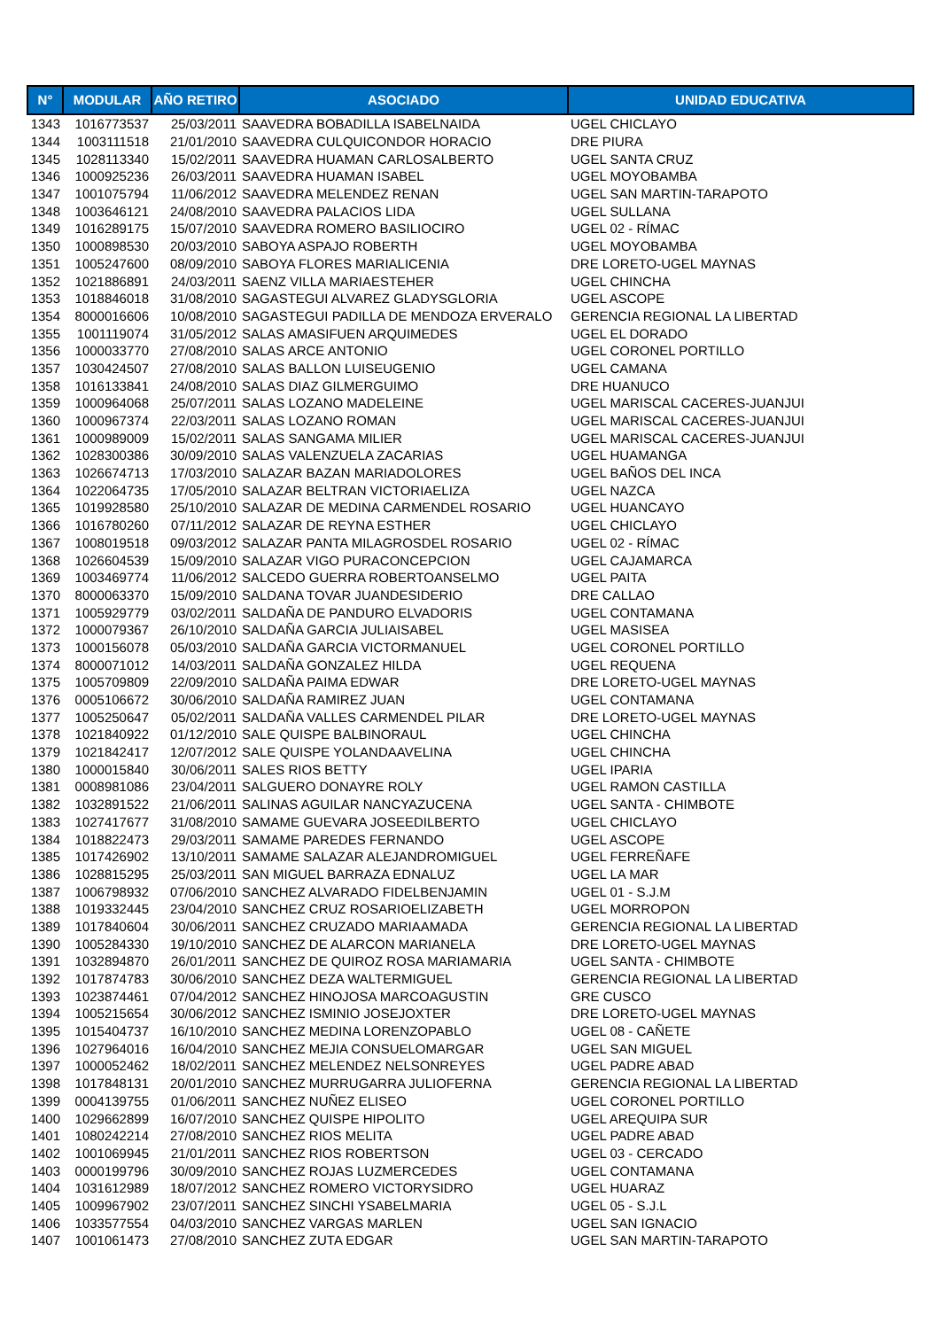| N° | MODULAR | AÑO RETIRO | ASOCIADO | UNIDAD EDUCATIVA |
| --- | --- | --- | --- | --- |
| 1343 | 1016773537 | 25/03/2011 | SAAVEDRA BOBADILLA ISABELNAIDA | UGEL CHICLAYO |
| 1344 | 1003111518 | 21/01/2010 | SAAVEDRA CULQUICONDOR HORACIO | DRE PIURA |
| 1345 | 1028113340 | 15/02/2011 | SAAVEDRA HUAMAN CARLOSALBERTO | UGEL SANTA CRUZ |
| 1346 | 1000925236 | 26/03/2011 | SAAVEDRA HUAMAN ISABEL | UGEL MOYOBAMBA |
| 1347 | 1001075794 | 11/06/2012 | SAAVEDRA MELENDEZ RENAN | UGEL SAN MARTIN-TARAPOTO |
| 1348 | 1003646121 | 24/08/2010 | SAAVEDRA PALACIOS LIDA | UGEL SULLANA |
| 1349 | 1016289175 | 15/07/2010 | SAAVEDRA ROMERO BASILIOCIRO | UGEL 02 - RÍMAC |
| 1350 | 1000898530 | 20/03/2010 | SABOYA ASPAJO ROBERTH | UGEL MOYOBAMBA |
| 1351 | 1005247600 | 08/09/2010 | SABOYA FLORES MARIALICENIA | DRE LORETO-UGEL MAYNAS |
| 1352 | 1021886891 | 24/03/2011 | SAENZ VILLA MARIAESTEHER | UGEL CHINCHA |
| 1353 | 1018846018 | 31/08/2010 | SAGASTEGUI ALVAREZ GLADYSGLORIA | UGEL ASCOPE |
| 1354 | 8000016606 | 10/08/2010 | SAGASTEGUI PADILLA DE MENDOZA ERVERALO | GERENCIA REGIONAL LA LIBERTAD |
| 1355 | 1001119074 | 31/05/2012 | SALAS AMASIFUEN ARQUIMEDES | UGEL EL DORADO |
| 1356 | 1000033770 | 27/08/2010 | SALAS ARCE ANTONIO | UGEL CORONEL PORTILLO |
| 1357 | 1030424507 | 27/08/2010 | SALAS BALLON LUISEUGENIO | UGEL CAMANA |
| 1358 | 1016133841 | 24/08/2010 | SALAS DIAZ GILMERGUIMO | DRE HUANUCO |
| 1359 | 1000964068 | 25/07/2011 | SALAS LOZANO MADELEINE | UGEL MARISCAL CACERES-JUANJUI |
| 1360 | 1000967374 | 22/03/2011 | SALAS LOZANO ROMAN | UGEL MARISCAL CACERES-JUANJUI |
| 1361 | 1000989009 | 15/02/2011 | SALAS SANGAMA MILIER | UGEL MARISCAL CACERES-JUANJUI |
| 1362 | 1028300386 | 30/09/2010 | SALAS VALENZUELA ZACARIAS | UGEL HUAMANGA |
| 1363 | 1026674713 | 17/03/2010 | SALAZAR BAZAN MARIADOLORES | UGEL BAÑOS DEL INCA |
| 1364 | 1022064735 | 17/05/2010 | SALAZAR BELTRAN VICTORIAELIZA | UGEL NAZCA |
| 1365 | 1019928580 | 25/10/2010 | SALAZAR DE MEDINA CARMENDEL ROSARIO | UGEL HUANCAYO |
| 1366 | 1016780260 | 07/11/2012 | SALAZAR DE REYNA ESTHER | UGEL CHICLAYO |
| 1367 | 1008019518 | 09/03/2012 | SALAZAR PANTA MILAGROSDEL ROSARIO | UGEL 02 - RÍMAC |
| 1368 | 1026604539 | 15/09/2010 | SALAZAR VIGO PURACONCEPCION | UGEL CAJAMARCA |
| 1369 | 1003469774 | 11/06/2012 | SALCEDO GUERRA ROBERTOANSELMO | UGEL PAITA |
| 1370 | 8000063370 | 15/09/2010 | SALDANA TOVAR JUANDESIDERIO | DRE CALLAO |
| 1371 | 1005929779 | 03/02/2011 | SALDAÑA DE PANDURO ELVADORIS | UGEL CONTAMANA |
| 1372 | 1000079367 | 26/10/2010 | SALDAÑA GARCIA JULIAISABEL | UGEL MASISEA |
| 1373 | 1000156078 | 05/03/2010 | SALDAÑA GARCIA VICTORMANUEL | UGEL CORONEL PORTILLO |
| 1374 | 8000071012 | 14/03/2011 | SALDAÑA GONZALEZ HILDA | UGEL REQUENA |
| 1375 | 1005709809 | 22/09/2010 | SALDAÑA PAIMA EDWAR | DRE LORETO-UGEL MAYNAS |
| 1376 | 0005106672 | 30/06/2010 | SALDAÑA RAMIREZ JUAN | UGEL CONTAMANA |
| 1377 | 1005250647 | 05/02/2011 | SALDAÑA VALLES CARMENDEL PILAR | DRE LORETO-UGEL MAYNAS |
| 1378 | 1021840922 | 01/12/2010 | SALE QUISPE BALBINORAUL | UGEL CHINCHA |
| 1379 | 1021842417 | 12/07/2012 | SALE QUISPE YOLANDAAVELINA | UGEL CHINCHA |
| 1380 | 1000015840 | 30/06/2011 | SALES RIOS BETTY | UGEL IPARIA |
| 1381 | 0008981086 | 23/04/2011 | SALGUERO DONAYRE ROLY | UGEL RAMON CASTILLA |
| 1382 | 1032891522 | 21/06/2011 | SALINAS AGUILAR NANCYAZUCENA | UGEL SANTA - CHIMBOTE |
| 1383 | 1027417677 | 31/08/2010 | SAMAME GUEVARA JOSEEDILBERTO | UGEL CHICLAYO |
| 1384 | 1018822473 | 29/03/2011 | SAMAME PAREDES FERNANDO | UGEL ASCOPE |
| 1385 | 1017426902 | 13/10/2011 | SAMAME SALAZAR ALEJANDROMIGUEL | UGEL FERREÑAFE |
| 1386 | 1028815295 | 25/03/2011 | SAN MIGUEL BARRAZA EDNALUZ | UGEL LA MAR |
| 1387 | 1006798932 | 07/06/2010 | SANCHEZ ALVARADO FIDELBENJAMIN | UGEL 01 - S.J.M |
| 1388 | 1019332445 | 23/04/2010 | SANCHEZ CRUZ ROSARIOELIZABETH | UGEL MORROPON |
| 1389 | 1017840604 | 30/06/2011 | SANCHEZ CRUZADO MARIAAMADA | GERENCIA REGIONAL LA LIBERTAD |
| 1390 | 1005284330 | 19/10/2010 | SANCHEZ DE ALARCON MARIANELA | DRE LORETO-UGEL MAYNAS |
| 1391 | 1032894870 | 26/01/2011 | SANCHEZ DE QUIROZ ROSA MARIAMARIA | UGEL SANTA - CHIMBOTE |
| 1392 | 1017874783 | 30/06/2010 | SANCHEZ DEZA WALTERMIGUEL | GERENCIA REGIONAL LA LIBERTAD |
| 1393 | 1023874461 | 07/04/2012 | SANCHEZ HINOJOSA MARCOAGUSTIN | GRE CUSCO |
| 1394 | 1005215654 | 30/06/2012 | SANCHEZ ISMINIO JOSEJOXTER | DRE LORETO-UGEL MAYNAS |
| 1395 | 1015404737 | 16/10/2010 | SANCHEZ MEDINA LORENZOPABLO | UGEL 08 - CAÑETE |
| 1396 | 1027964016 | 16/04/2010 | SANCHEZ MEJIA CONSUELOMARGAR | UGEL SAN MIGUEL |
| 1397 | 1000052462 | 18/02/2011 | SANCHEZ MELENDEZ NELSONREYES | UGEL PADRE ABAD |
| 1398 | 1017848131 | 20/01/2010 | SANCHEZ MURRUGARRA JULIOFERNA | GERENCIA REGIONAL LA LIBERTAD |
| 1399 | 0004139755 | 01/06/2011 | SANCHEZ NUÑEZ ELISEO | UGEL CORONEL PORTILLO |
| 1400 | 1029662899 | 16/07/2010 | SANCHEZ QUISPE HIPOLITO | UGEL AREQUIPA SUR |
| 1401 | 1080242214 | 27/08/2010 | SANCHEZ RIOS MELITA | UGEL PADRE ABAD |
| 1402 | 1001069945 | 21/01/2011 | SANCHEZ RIOS ROBERTSON | UGEL 03 - CERCADO |
| 1403 | 0000199796 | 30/09/2010 | SANCHEZ ROJAS LUZMERCEDES | UGEL CONTAMANA |
| 1404 | 1031612989 | 18/07/2012 | SANCHEZ ROMERO VICTORYSIDRO | UGEL HUARAZ |
| 1405 | 1009967902 | 23/07/2011 | SANCHEZ SINCHI YSABELMARIA | UGEL 05 - S.J.L |
| 1406 | 1033577554 | 04/03/2010 | SANCHEZ VARGAS MARLEN | UGEL SAN IGNACIO |
| 1407 | 1001061473 | 27/08/2010 | SANCHEZ ZUTA EDGAR | UGEL SAN MARTIN-TARAPOTO |